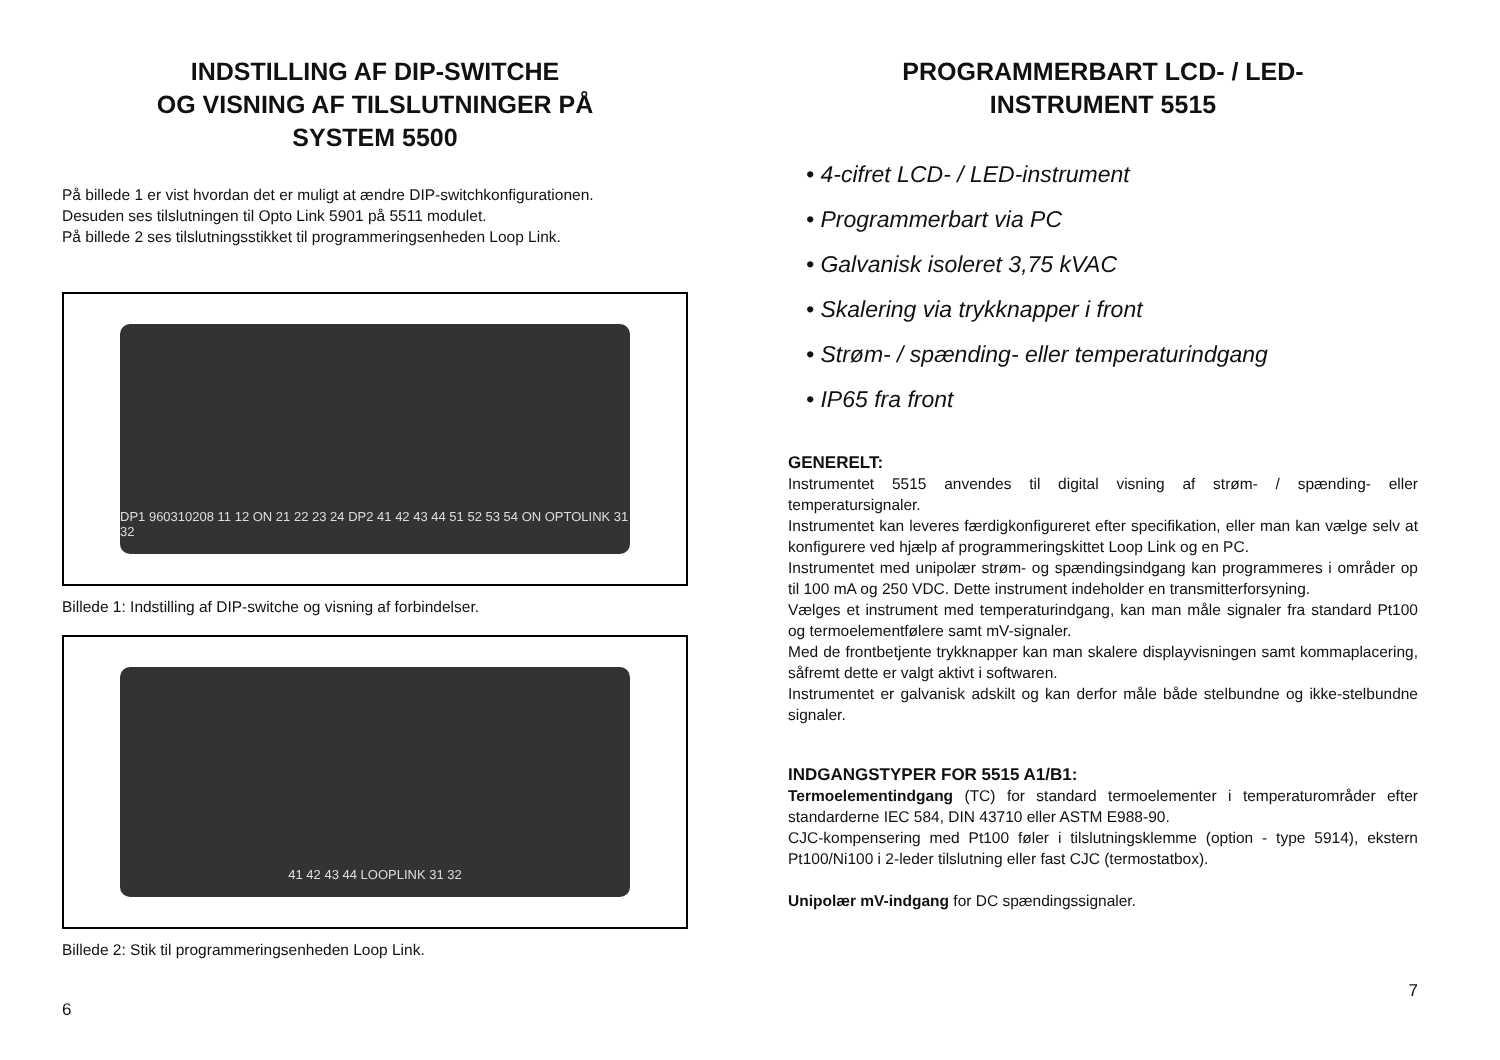INDSTILLING AF DIP-SWITCHE
OG VISNING AF TILSLUTNINGER PÅ
SYSTEM 5500
På billede 1 er vist hvordan det er muligt at ændre DIP-switchkonfigurationen.
Desuden ses tilslutningen til Opto Link 5901 på 5511 modulet.
På billede 2 ses tilslutningsstikket til programmeringsenheden Loop Link.
DP1 960310208 11 12 ON 21 22 23 24 DP2 41 42 43 44 51 52 53 54 ON OPTOLINK 31 32
Billede 1: Indstilling af DIP-switche og visning af forbindelser.
41 42 43 44 LOOPLINK 31 32
Billede 2: Stik til programmeringsenheden Loop Link.
6
PROGRAMMERBART LCD- / LED-
INSTRUMENT 5515
• 4-cifret LCD- / LED-instrument
• Programmerbart via PC
• Galvanisk isoleret 3,75 kVAC
• Skalering via trykknapper i front
• Strøm- / spænding- eller temperaturindgang
• IP65 fra front
GENERELT:
Instrumentet 5515 anvendes til digital visning af strøm- / spænding- eller temperatursignaler.
Instrumentet kan leveres færdigkonfigureret efter specifikation, eller man kan vælge selv at konfigurere ved hjælp af programmeringskittet Loop Link og en PC.
Instrumentet med unipolær strøm- og spændingsindgang kan programmeres i områder op til 100 mA og 250 VDC. Dette instrument indeholder en transmitterforsyning.
Vælges et instrument med temperaturindgang, kan man måle signaler fra standard Pt100 og termoelementfølere samt mV-signaler.
Med de frontbetjente trykknapper kan man skalere displayvisningen samt kommaplacering, såfremt dette er valgt aktivt i softwaren.
Instrumentet er galvanisk adskilt og kan derfor måle både stelbundne og ikke-stelbundne signaler.
INDGANGSTYPER FOR 5515 A1/B1:
Termoelementindgang (TC) for standard termoelementer i temperaturområder efter standarderne IEC 584, DIN 43710 eller ASTM E988-90.
CJC-kompensering med Pt100 føler i tilslutningsklemme (option - type 5914), ekstern Pt100/Ni100 i 2-leder tilslutning eller fast CJC (termostatbox).
Unipolær mV-indgang for DC spændingssignaler.
7